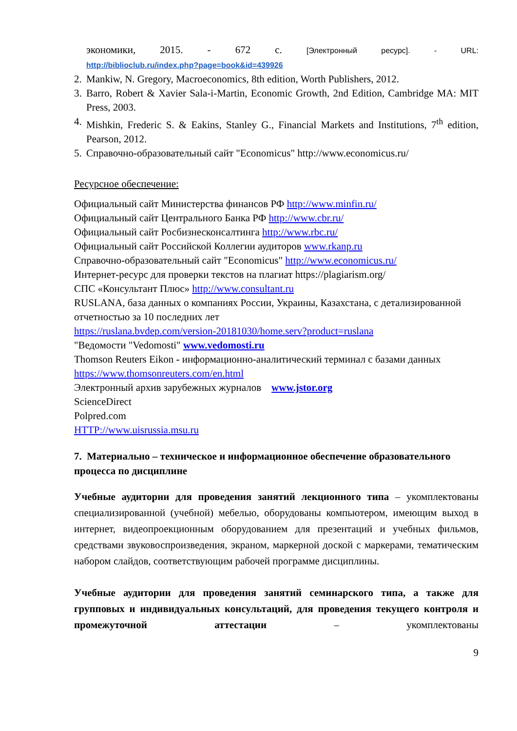экономики, 2015. - 672 с. [Электронный ресурс]. - URL:
http://biblioclub.ru/index.php?page=book&id=439926
2. Mankiw, N. Gregory, Macroeconomics, 8th edition, Worth Publishers, 2012.
3. Barro, Robert & Xavier Sala-i-Martin, Economic Growth, 2nd Edition, Cambridge MA: MIT Press, 2003.
4. Mishkin, Frederic S. & Eakins, Stanley G., Financial Markets and Institutions, 7<sup>th</sup> edition, Pearson, 2012.
5. Справочно-образовательный сайт "Economicus" http://www.economicus.ru/
Ресурсное обеспечение:
Официальный сайт Министерства финансов РФ http://www.minfin.ru/
Официальный сайт Центрального Банка РФ http://www.cbr.ru/
Официальный сайт Росбизнесконсалтинга http://www.rbc.ru/
Официальный сайт Российской Коллегии аудиторов www.rkanp.ru
Справочно-образовательный сайт "Economicus" http://www.economicus.ru/
Интернет-ресурс для проверки текстов на плагиат https://plagiarism.org/
СПС «Консультант Плюс» http://www.consultant.ru
RUSLANA, база данных о компаниях России, Украины, Казахстана, с детализированной отчетностью за 10 последних лет
https://ruslana.bvdep.com/version-20181030/home.serv?product=ruslana
"Ведомости "Vedomosti" www.vedomosti.ru
Thomson Reuters Eikon - информационно-аналитический терминал с базами данных https://www.thomsonreuters.com/en.html
Электронный архив зарубежных журналов www.jstor.org
ScienceDirect
Polpred.com
HTTP://www.uisrussia.msu.ru
7. Материально – техническое и информационное обеспечение образовательного процесса по дисциплине
Учебные аудитории для проведения занятий лекционного типа – укомплектованы специализированной (учебной) мебелью, оборудованы компьютером, имеющим выход в интернет, видеопроекционным оборудованием для презентаций и учебных фильмов, средствами звуковоспроизведения, экраном, маркерной доской с маркерами, тематическим набором слайдов, соответствующим рабочей программе дисциплины.
Учебные аудитории для проведения занятий семинарского типа, а также для групповых и индивидуальных консультаций, для проведения текущего контроля и промежуточной аттестации – укомплектованы
9